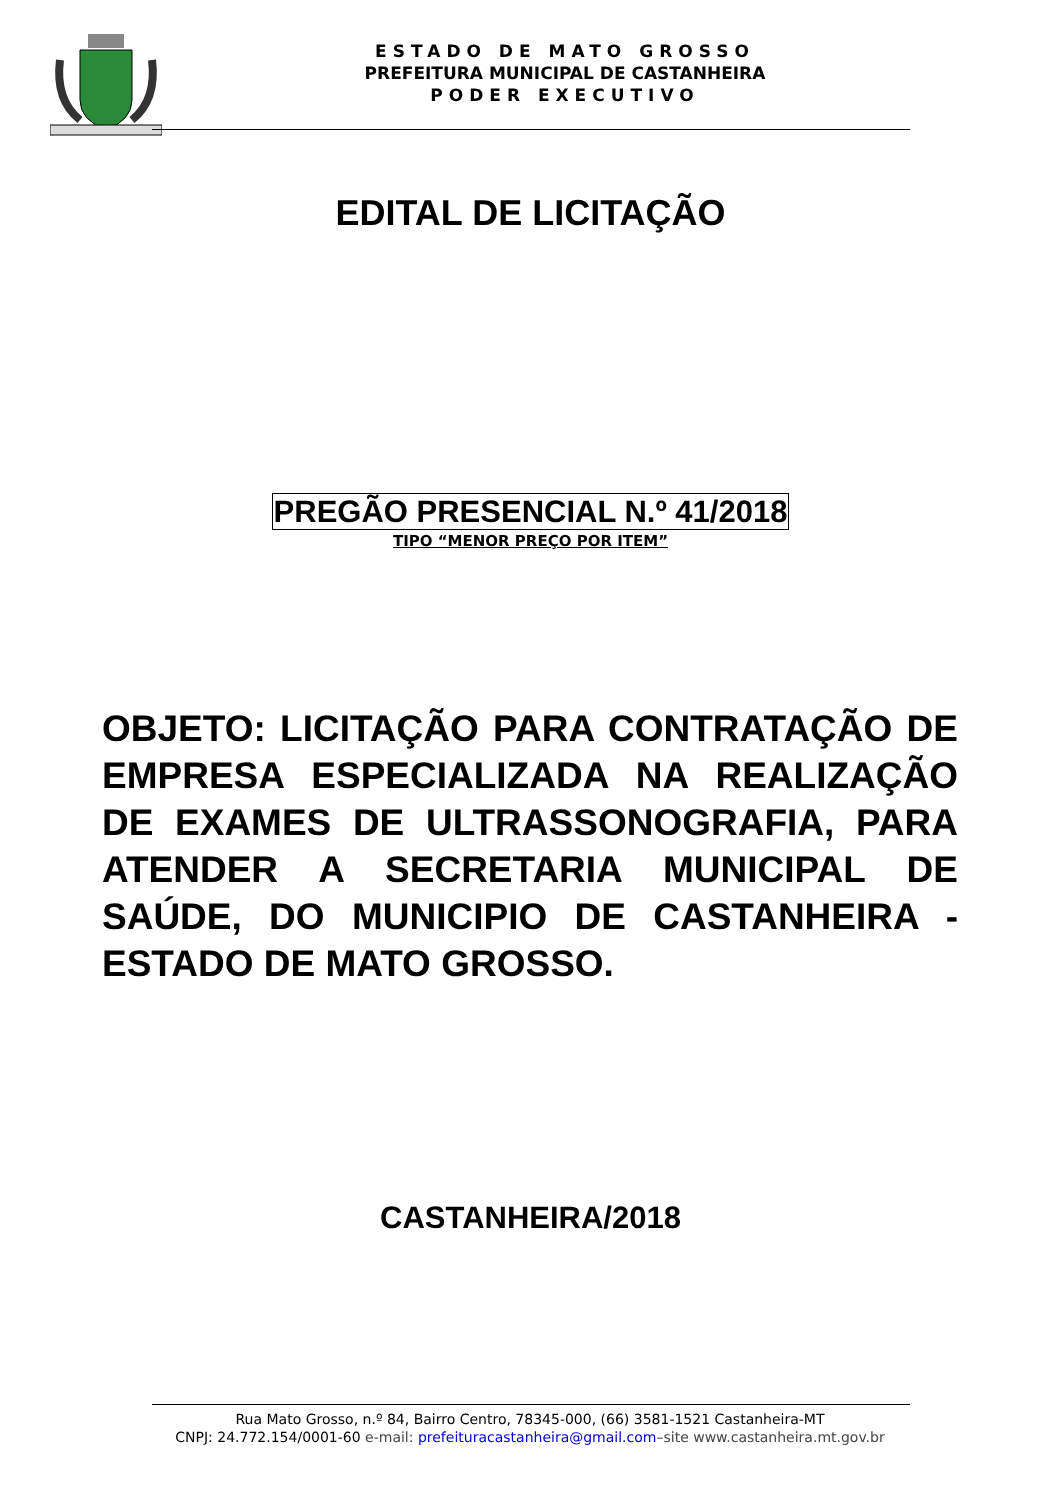ESTADO DE MATO GROSSO
PREFEITURA MUNICIPAL DE CASTANHEIRA
PODER EXECUTIVO
EDITAL DE LICITAÇÃO
PREGÃO PRESENCIAL N.º 41/2018
TIPO “MENOR PREÇO POR ITEM”
OBJETO: LICITAÇÃO PARA CONTRATAÇÃO DE EMPRESA ESPECIALIZADA NA REALIZAÇÃO DE EXAMES DE ULTRASSONOGRAFIA, PARA ATENDER A SECRETARIA MUNICIPAL DE SAÚDE, DO MUNICIPIO DE CASTANHEIRA - ESTADO DE MATO GROSSO.
CASTANHEIRA/2018
Rua Mato Grosso, n.º 84, Bairro Centro, 78345-000, (66) 3581-1521 Castanheira-MT
CNPJ: 24.772.154/0001-60 e-mail: prefeituracastanheira@gmail.com–site www.castanheira.mt.gov.br